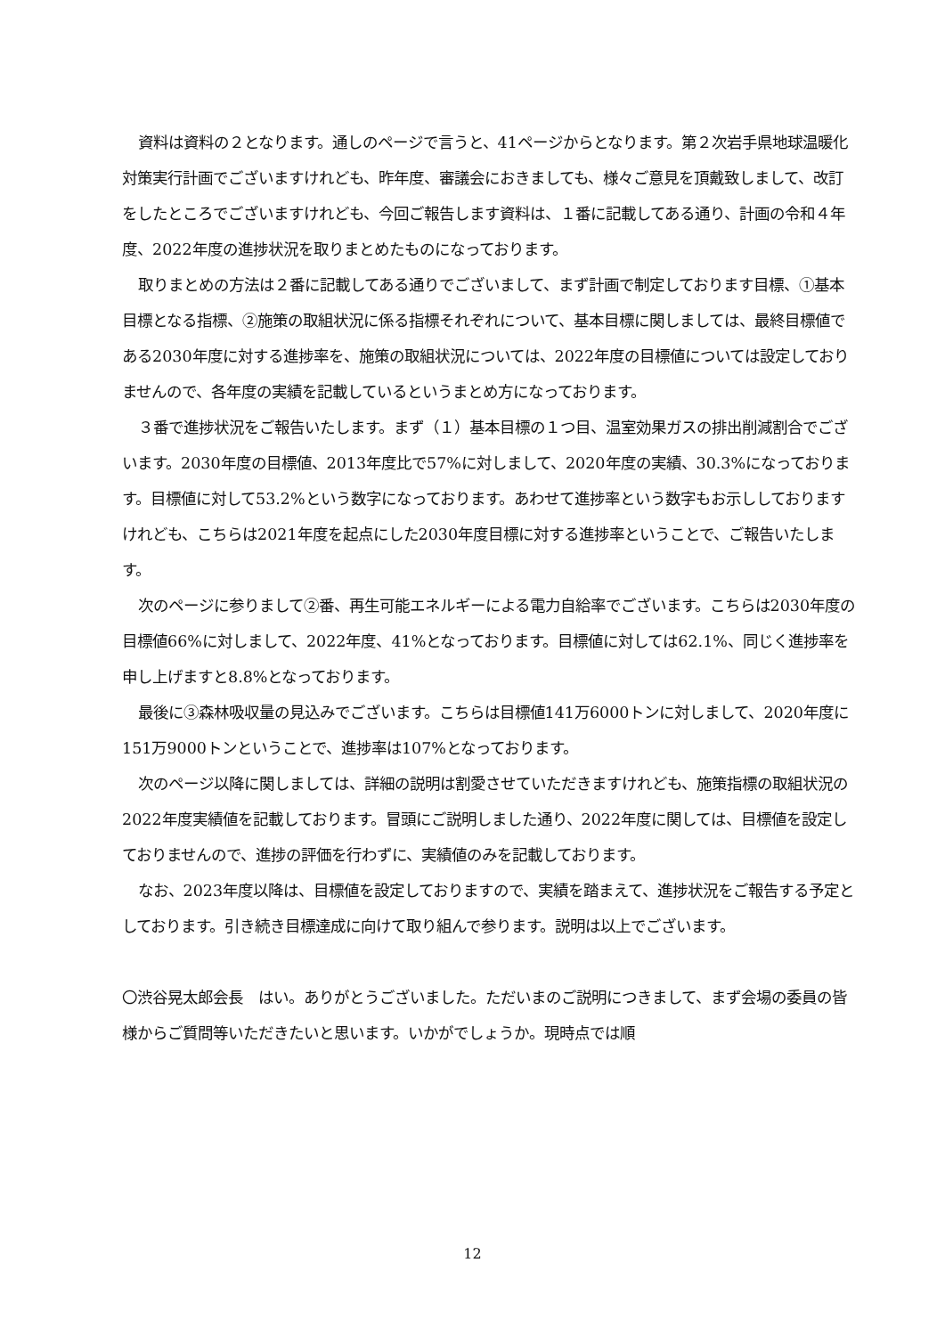資料は資料の２となります。通しのページで言うと、41ページからとなります。第２次岩手県地球温暖化対策実行計画でございますけれども、昨年度、審議会におきましても、様々ご意見を頂戴致しまして、改訂をしたところでございますけれども、今回ご報告します資料は、１番に記載してある通り、計画の令和４年度、2022年度の進捗状況を取りまとめたものになっております。
取りまとめの方法は２番に記載してある通りでございまして、まず計画で制定しております目標、①基本目標となる指標、②施策の取組状況に係る指標それぞれについて、基本目標に関しましては、最終目標値である2030年度に対する進捗率を、施策の取組状況については、2022年度の目標値については設定しておりませんので、各年度の実績を記載しているというまとめ方になっております。
３番で進捗状況をご報告いたします。まず（１）基本目標の１つ目、温室効果ガスの排出削減割合でございます。2030年度の目標値、2013年度比で57%に対しまして、2020年度の実績、30.3%になっております。目標値に対して53.2%という数字になっております。あわせて進捗率という数字もお示ししておりますけれども、こちらは2021年度を起点にした2030年度目標に対する進捗率ということで、ご報告いたします。
次のページに参りまして②番、再生可能エネルギーによる電力自給率でございます。こちらは2030年度の目標値66%に対しまして、2022年度、41%となっております。目標値に対しては62.1%、同じく進捗率を申し上げますと8.8%となっております。
最後に③森林吸収量の見込みでございます。こちらは目標値141万6000トンに対しまして、2020年度に151万9000トンということで、進捗率は107%となっております。
次のページ以降に関しましては、詳細の説明は割愛させていただきますけれども、施策指標の取組状況の2022年度実績値を記載しております。冒頭にご説明しました通り、2022年度に関しては、目標値を設定しておりませんので、進捗の評価を行わずに、実績値のみを記載しております。
なお、2023年度以降は、目標値を設定しておりますので、実績を踏まえて、進捗状況をご報告する予定としております。引き続き目標達成に向けて取り組んで参ります。説明は以上でございます。
〇渋谷晃太郎会長　はい。ありがとうございました。ただいまのご説明につきまして、まず会場の委員の皆様からご質問等いただきたいと思います。いかがでしょうか。現時点では順
12